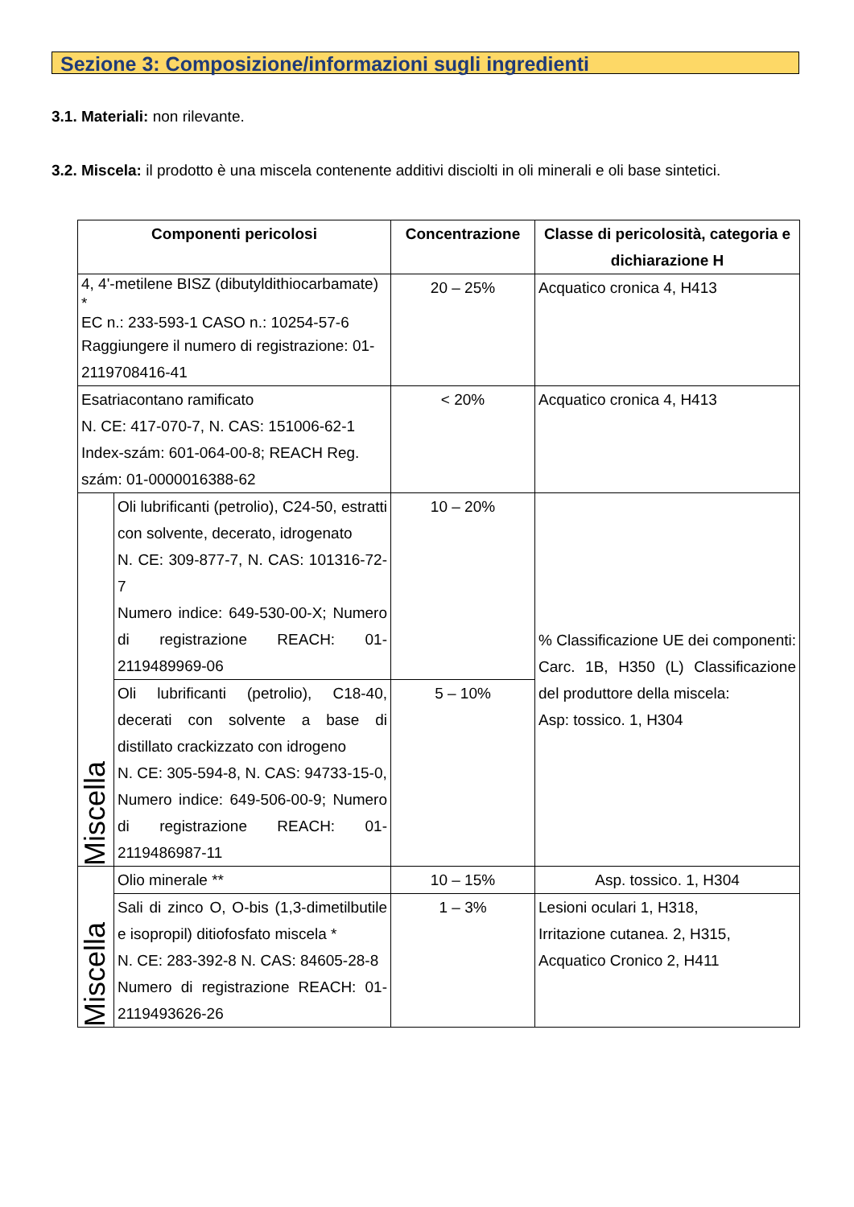Sezione 3: Composizione/informazioni sugli ingredienti
3.1. Materiali: non rilevante.
3.2. Miscela: il prodotto è una miscela contenente additivi disciolti in oli minerali e oli base sintetici.
| Componenti pericolosi | | Concentrazione | Classe di pericolosità, categoria e dichiarazione H |
| --- | --- | --- | --- |
| 4, 4'-metilene BISZ (dibutyldithiocarbamate) * EC n.: 233-593-1 CASO n.: 10254-57-6 Raggiungere il numero di registrazione: 01-2119708416-41 | | 20 – 25% | Acquatico cronica 4, H413 |
| Esatriacontano ramificato N. CE: 417-070-7, N. CAS: 151006-62-1 Index-szám: 601-064-00-8; REACH Reg. szám: 01-0000016388-62 | | < 20% | Acquatico cronica 4, H413 |
| Miscella | Oli lubrificanti (petrolio), C24-50, estratti con solvente, decerato, idrogenato N. CE: 309-877-7, N. CAS: 101316-72-7 Numero indice: 649-530-00-X; Numero di registrazione REACH: 01-2119489969-06 | 10 – 20% | % Classificazione UE dei componenti: Carc. 1B, H350 (L) Classificazione del produttore della miscela: Asp: tossico. 1, H304 |
| | Oli lubrificanti (petrolio), C18-40, decerati con solvente a base di distillato crackizzato con idrogeno N. CE: 305-594-8, N. CAS: 94733-15-0, Numero indice: 649-506-00-9; Numero di registrazione REACH: 01-2119486987-11 | 5 – 10% | |
| Miscella | Olio minerale ** | 10 – 15% | Asp. tossico. 1, H304 |
| | Sali di zinco O, O-bis (1,3-dimetilbutile e isopropil) ditiofosfato miscela * N. CE: 283-392-8 N. CAS: 84605-28-8 Numero di registrazione REACH: 01-2119493626-26 | 1 – 3% | Lesioni oculari 1, H318, Irritazione cutanea. 2, H315, Acquatico Cronico 2, H411 |